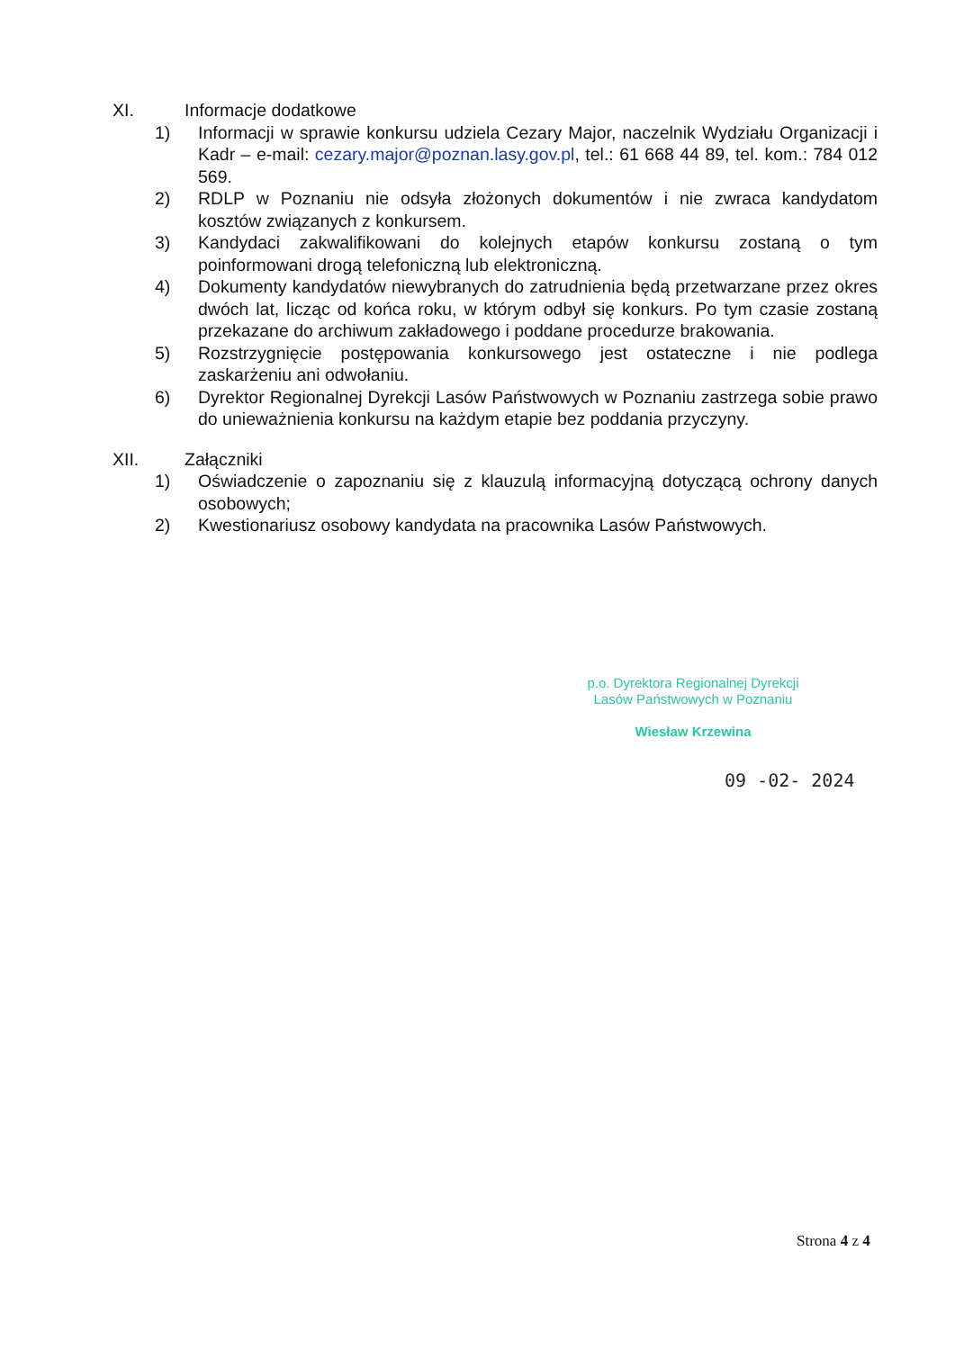XI. Informacje dodatkowe
1) Informacji w sprawie konkursu udziela Cezary Major, naczelnik Wydziału Organizacji i Kadr – e-mail: cezary.major@poznan.lasy.gov.pl, tel.: 61 668 44 89, tel. kom.: 784 012 569.
2) RDLP w Poznaniu nie odsyła złożonych dokumentów i nie zwraca kandydatom kosztów związanych z konkursem.
3) Kandydaci zakwalifikowani do kolejnych etapów konkursu zostaną o tym poinformowani drogą telefoniczną lub elektroniczną.
4) Dokumenty kandydatów niewybranych do zatrudnienia będą przetwarzane przez okres dwóch lat, licząc od końca roku, w którym odbył się konkurs. Po tym czasie zostaną przekazane do archiwum zakładowego i poddane procedurze brakowania.
5) Rozstrzygnięcie postępowania konkursowego jest ostateczne i nie podlega zaskarżeniu ani odwołaniu.
6) Dyrektor Regionalnej Dyrekcji Lasów Państwowych w Poznaniu zastrzega sobie prawo do unieważnienia konkursu na każdym etapie bez poddania przyczyny.
XII. Załączniki
1) Oświadczenie o zapoznaniu się z klauzulą informacyjną dotyczącą ochrony danych osobowych;
2) Kwestionariusz osobowy kandydata na pracownika Lasów Państwowych.
p.o. Dyrektora Regionalnej Dyrekcji
Lasów Państwowych w Poznaniu
Wiesław Krzewina
09 -02- 2024
Strona 4 z 4